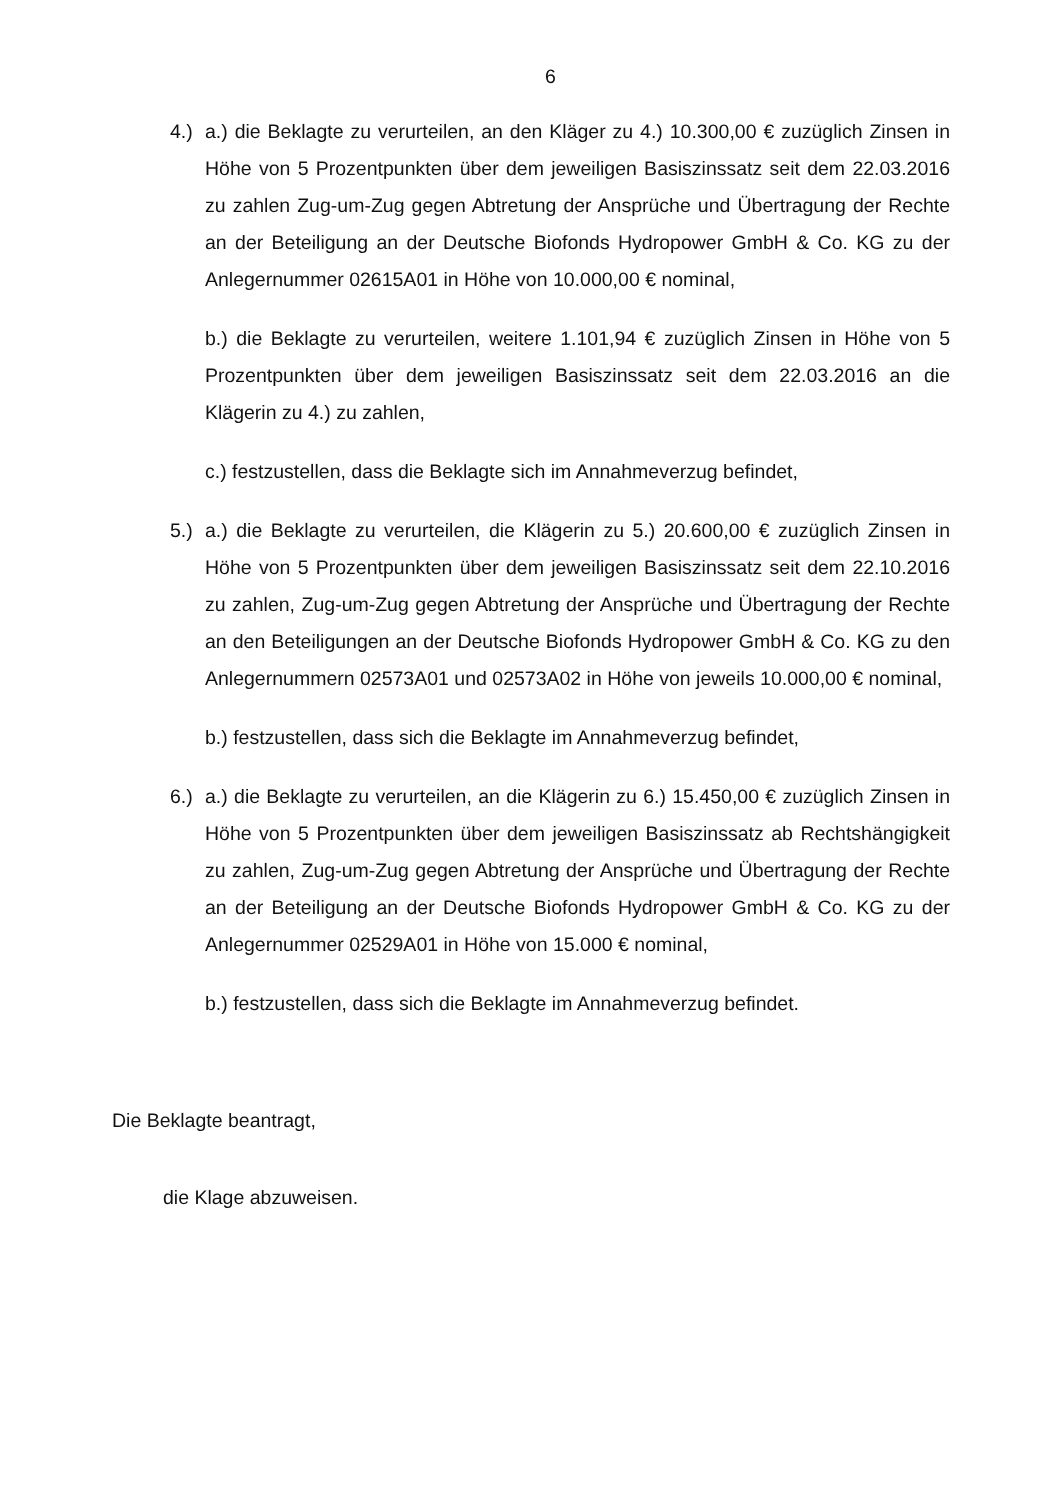6
4.)
a.) die Beklagte zu verurteilen, an den Kläger zu 4.) 10.300,00 € zuzüglich Zinsen in Höhe von 5 Prozentpunkten über dem jeweiligen Basiszinssatz seit dem 22.03.2016 zu zahlen Zug-um-Zug gegen Abtretung der Ansprüche und Übertragung der Rechte an der Beteiligung an der Deutsche Biofonds Hydropower GmbH & Co. KG zu der Anlegernummer 02615A01 in Höhe von 10.000,00 € nominal,
b.) die Beklagte zu verurteilen, weitere 1.101,94 € zuzüglich Zinsen in Höhe von 5 Prozentpunkten über dem jeweiligen Basiszinssatz seit dem 22.03.2016 an die Klägerin zu 4.) zu zahlen,
c.) festzustellen, dass die Beklagte sich im Annahmeverzug befindet,
5.)
a.) die Beklagte zu verurteilen, die Klägerin zu 5.) 20.600,00 € zuzüglich Zinsen in Höhe von 5 Prozentpunkten über dem jeweiligen Basiszinssatz seit dem 22.10.2016 zu zahlen, Zug-um-Zug gegen Abtretung der Ansprüche und Übertragung der Rechte an den Beteiligungen an der Deutsche Biofonds Hydropower GmbH & Co. KG zu den Anlegernummern 02573A01 und 02573A02 in Höhe von jeweils 10.000,00 € nominal,
b.) festzustellen, dass sich die Beklagte im Annahmeverzug befindet,
6.)
a.) die Beklagte zu verurteilen, an die Klägerin zu 6.) 15.450,00 € zuzüglich Zinsen in Höhe von 5 Prozentpunkten über dem jeweiligen Basiszinssatz ab Rechtshängigkeit zu zahlen, Zug-um-Zug gegen Abtretung der Ansprüche und Übertragung der Rechte an der Beteiligung an der Deutsche Biofonds Hydropower GmbH & Co. KG zu der Anlegernummer 02529A01 in Höhe von 15.000 € nominal,
b.) festzustellen, dass sich die Beklagte im Annahmeverzug befindet.
Die Beklagte beantragt,
die Klage abzuweisen.